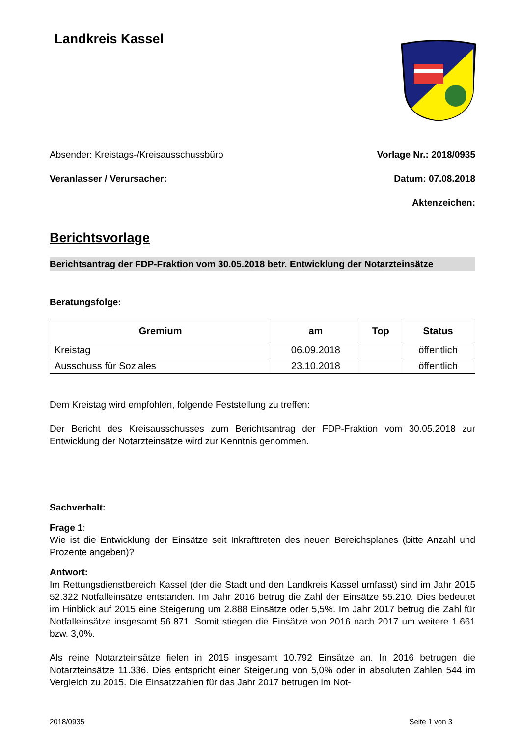Landkreis Kassel
Absender: Kreistags-/Kreisausschussbüro
Veranlasser / Verursacher:
Vorlage Nr.: 2018/0935
Datum: 07.08.2018
Aktenzeichen:
Berichtsvorlage
Berichtsantrag der FDP-Fraktion vom 30.05.2018 betr. Entwicklung der Notarzteinsätze
Beratungsfolge:
| Gremium | am | Top | Status |
| --- | --- | --- | --- |
| Kreistag | 06.09.2018 | | öffentlich |
| Ausschuss für Soziales | 23.10.2018 | | öffentlich |
Dem Kreistag wird empfohlen, folgende Feststellung zu treffen:
Der Bericht des Kreisausschusses zum Berichtsantrag der FDP-Fraktion vom 30.05.2018 zur Entwicklung der Notarzteinsätze wird zur Kenntnis genommen.
Sachverhalt:
Frage 1:
Wie ist die Entwicklung der Einsätze seit Inkrafttreten des neuen Bereichsplanes (bitte Anzahl und Prozente angeben)?
Antwort:
Im Rettungsdienstbereich Kassel (der die Stadt und den Landkreis Kassel umfasst) sind im Jahr 2015 52.322 Notfalleinsätze entstanden. Im Jahr 2016 betrug die Zahl der Einsätze 55.210. Dies bedeutet im Hinblick auf 2015 eine Steigerung um 2.888 Einsätze oder 5,5%. Im Jahr 2017 betrug die Zahl für Notfalleinsätze insgesamt 56.871. Somit stiegen die Einsätze von 2016 nach 2017 um weitere 1.661 bzw. 3,0%.
Als reine Notarzteinsätze fielen in 2015 insgesamt 10.792 Einsätze an. In 2016 betrugen die Notarzteinsätze 11.336. Dies entspricht einer Steigerung von 5,0% oder in absoluten Zahlen 544 im Vergleich zu 2015. Die Einsatzzahlen für das Jahr 2017 betrugen im Not-
2018/0935 Seite 1 von 3